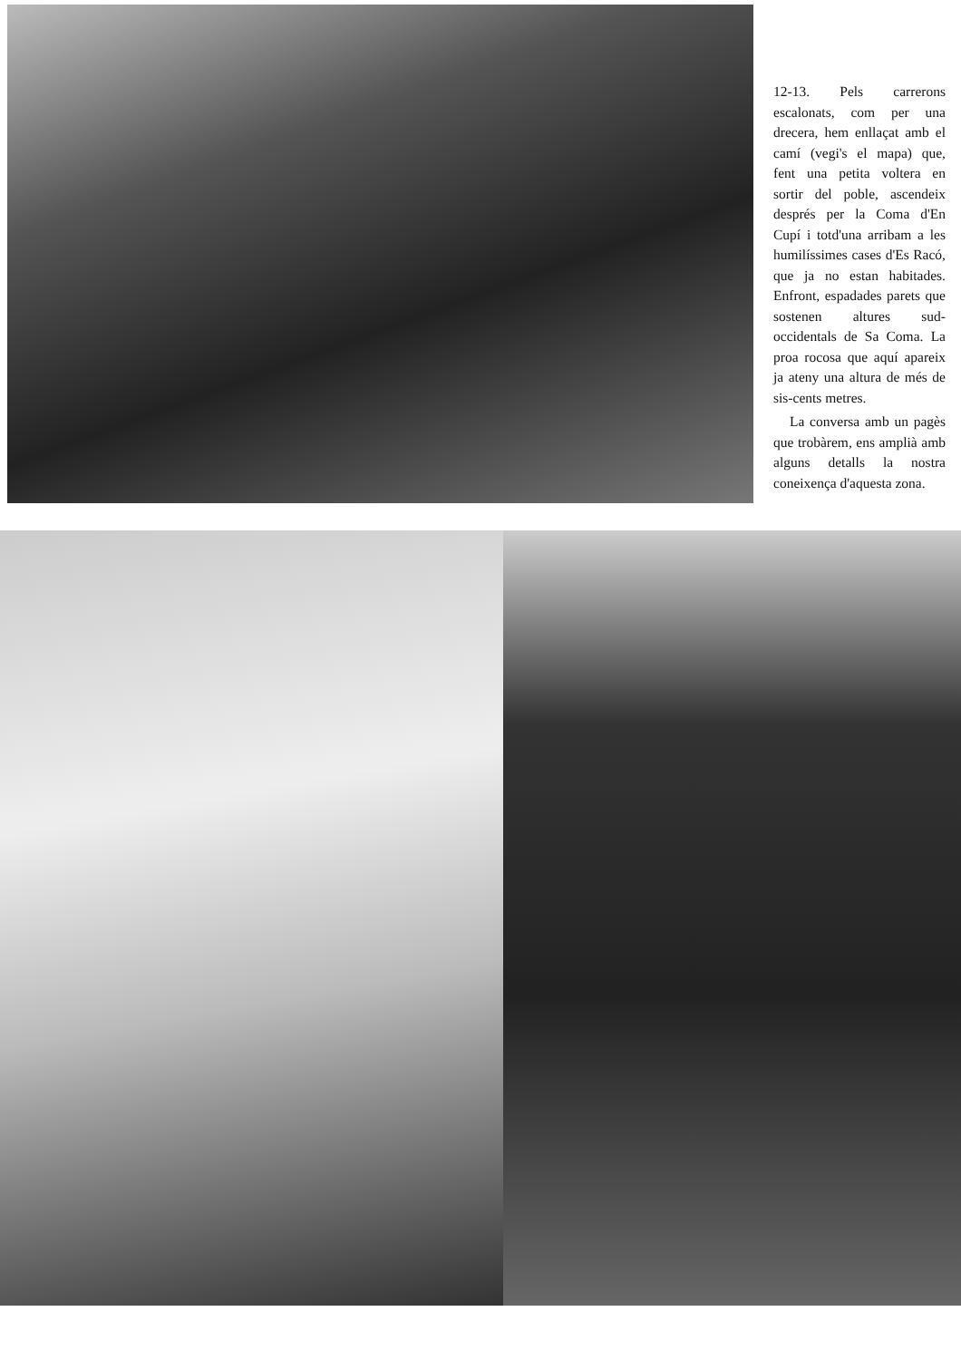12-13. Pels carrerons escalonats, com per una drecera, hem enllaçat amb el camí (vegi's el mapa) que, fent una petita voltera en sortir del poble, ascendeix després per la Coma d'En Cupí i totd'una arribam a les humilíssimes cases d'Es Racó, que ja no estan habitades. Enfront, espadades parets que sostenen altures sud-occidentals de Sa Coma. La proa rocosa que aquí apareix ja ateny una altura de més de sis-cents metres.
La conversa amb un pagès que trobàrem, ens amplià amb alguns detalls la nostra coneixença d'aquesta zona.